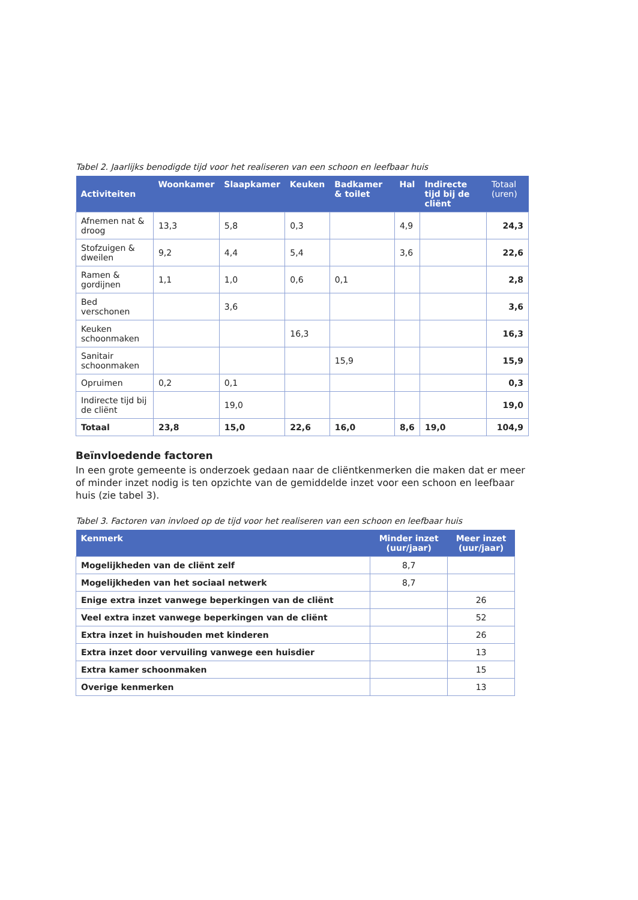Tabel 2. Jaarlijks benodigde tijd voor het realiseren van een schoon en leefbaar huis
| Activiteiten | Woonkamer | Slaapkamer | Keuken | Badkamer & toilet | Hal | Indirecte tijd bij de cliënt | Totaal (uren) |
| --- | --- | --- | --- | --- | --- | --- | --- |
| Afnemen nat & droog | 13,3 | 5,8 | 0,3 | | 4,9 | | 24,3 |
| Stofzuigen & dweilen | 9,2 | 4,4 | 5,4 | | 3,6 | | 22,6 |
| Ramen & gordijnen | 1,1 | 1,0 | 0,6 | 0,1 | | | 2,8 |
| Bed verschonen | | 3,6 | | | | | 3,6 |
| Keuken schoonmaken | | | 16,3 | | | | 16,3 |
| Sanitair schoonmaken | | | | 15,9 | | | 15,9 |
| Opruimen | 0,2 | 0,1 | | | | | 0,3 |
| Indirecte tijd bij de cliënt | | 19,0 | | | | | 19,0 |
| Totaal | 23,8 | 15,0 | 22,6 | 16,0 | 8,6 | 19,0 | 104,9 |
Beïnvloedende factoren
In een grote gemeente is onderzoek gedaan naar de cliëntkenmerken die maken dat er meer of minder inzet nodig is ten opzichte van de gemiddelde inzet voor een schoon en leefbaar huis (zie tabel 3).
Tabel 3. Factoren van invloed op de tijd voor het realiseren van een schoon en leefbaar huis
| Kenmerk | Minder inzet (uur/jaar) | Meer inzet (uur/jaar) |
| --- | --- | --- |
| Mogelijkheden van de cliënt zelf | 8,7 | |
| Mogelijkheden van het sociaal netwerk | 8,7 | |
| Enige extra inzet vanwege beperkingen van de cliënt | | 26 |
| Veel extra inzet vanwege beperkingen van de cliënt | | 52 |
| Extra inzet in huishouden met kinderen | | 26 |
| Extra inzet door vervuiling vanwege een huisdier | | 13 |
| Extra kamer schoonmaken | | 15 |
| Overige kenmerken | | 13 |